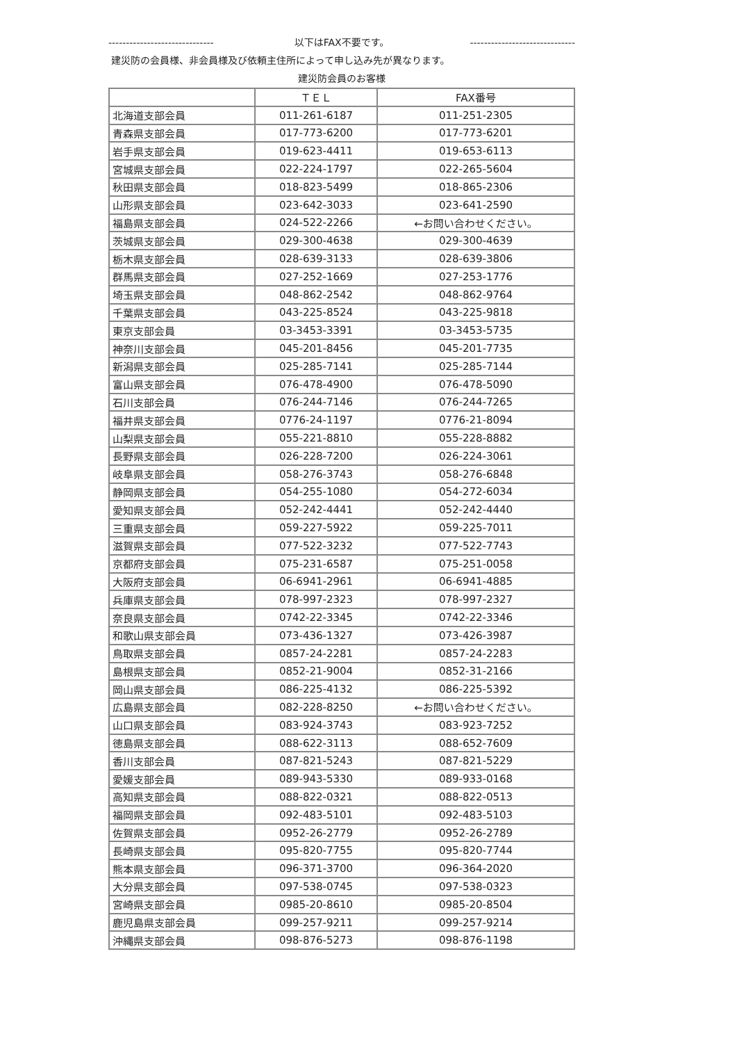------------------------------ 以下はFAX不要です。 ------------------------------
建災防の会員様、非会員様及び依頼主住所によって申し込み先が異なります。
建災防会員のお客様
| | ＴＥＬ | FAX番号 |
| --- | --- | --- |
| 北海道支部会員 | 011-261-6187 | 011-251-2305 |
| 青森県支部会員 | 017-773-6200 | 017-773-6201 |
| 岩手県支部会員 | 019-623-4411 | 019-653-6113 |
| 宮城県支部会員 | 022-224-1797 | 022-265-5604 |
| 秋田県支部会員 | 018-823-5499 | 018-865-2306 |
| 山形県支部会員 | 023-642-3033 | 023-641-2590 |
| 福島県支部会員 | 024-522-2266 | ←お問い合わせください。 |
| 茨城県支部会員 | 029-300-4638 | 029-300-4639 |
| 栃木県支部会員 | 028-639-3133 | 028-639-3806 |
| 群馬県支部会員 | 027-252-1669 | 027-253-1776 |
| 埼玉県支部会員 | 048-862-2542 | 048-862-9764 |
| 千葉県支部会員 | 043-225-8524 | 043-225-9818 |
| 東京支部会員 | 03-3453-3391 | 03-3453-5735 |
| 神奈川支部会員 | 045-201-8456 | 045-201-7735 |
| 新潟県支部会員 | 025-285-7141 | 025-285-7144 |
| 富山県支部会員 | 076-478-4900 | 076-478-5090 |
| 石川支部会員 | 076-244-7146 | 076-244-7265 |
| 福井県支部会員 | 0776-24-1197 | 0776-21-8094 |
| 山梨県支部会員 | 055-221-8810 | 055-228-8882 |
| 長野県支部会員 | 026-228-7200 | 026-224-3061 |
| 岐阜県支部会員 | 058-276-3743 | 058-276-6848 |
| 静岡県支部会員 | 054-255-1080 | 054-272-6034 |
| 愛知県支部会員 | 052-242-4441 | 052-242-4440 |
| 三重県支部会員 | 059-227-5922 | 059-225-7011 |
| 滋賀県支部会員 | 077-522-3232 | 077-522-7743 |
| 京都府支部会員 | 075-231-6587 | 075-251-0058 |
| 大阪府支部会員 | 06-6941-2961 | 06-6941-4885 |
| 兵庫県支部会員 | 078-997-2323 | 078-997-2327 |
| 奈良県支部会員 | 0742-22-3345 | 0742-22-3346 |
| 和歌山県支部会員 | 073-436-1327 | 073-426-3987 |
| 鳥取県支部会員 | 0857-24-2281 | 0857-24-2283 |
| 島根県支部会員 | 0852-21-9004 | 0852-31-2166 |
| 岡山県支部会員 | 086-225-4132 | 086-225-5392 |
| 広島県支部会員 | 082-228-8250 | ←お問い合わせください。 |
| 山口県支部会員 | 083-924-3743 | 083-923-7252 |
| 徳島県支部会員 | 088-622-3113 | 088-652-7609 |
| 香川支部会員 | 087-821-5243 | 087-821-5229 |
| 愛媛支部会員 | 089-943-5330 | 089-933-0168 |
| 高知県支部会員 | 088-822-0321 | 088-822-0513 |
| 福岡県支部会員 | 092-483-5101 | 092-483-5103 |
| 佐賀県支部会員 | 0952-26-2779 | 0952-26-2789 |
| 長崎県支部会員 | 095-820-7755 | 095-820-7744 |
| 熊本県支部会員 | 096-371-3700 | 096-364-2020 |
| 大分県支部会員 | 097-538-0745 | 097-538-0323 |
| 宮崎県支部会員 | 0985-20-8610 | 0985-20-8504 |
| 鹿児島県支部会員 | 099-257-9211 | 099-257-9214 |
| 沖縄県支部会員 | 098-876-5273 | 098-876-1198 |